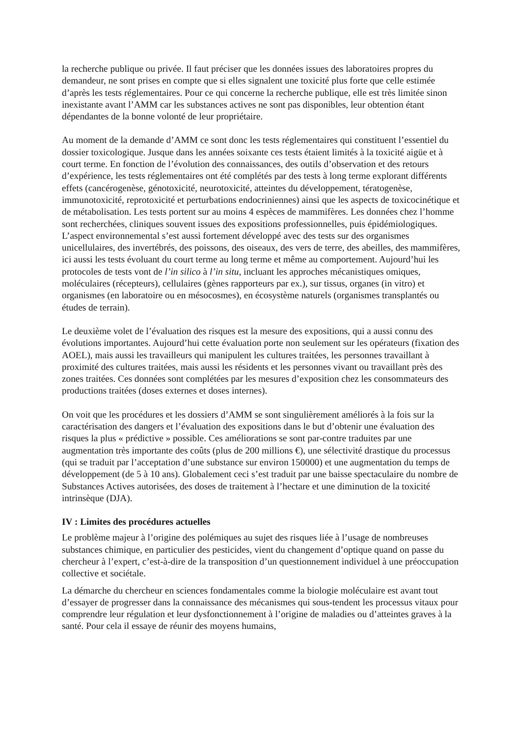la recherche publique ou privée. Il faut préciser que les données issues des laboratoires propres du demandeur, ne sont prises en compte que si elles signalent une toxicité plus forte que celle estimée d’après les tests réglementaires. Pour ce qui concerne la recherche publique, elle est très limitée sinon inexistante avant l’AMM car les substances actives ne sont pas disponibles, leur obtention étant dépendantes de la bonne volonté de leur propriétaire.
Au moment de la demande d’AMM ce sont donc les tests réglementaires qui constituent l’essentiel du dossier toxicologique. Jusque dans les années soixante ces tests étaient limités à la toxicité aigüe et à court terme. En fonction de l’évolution des connaissances, des outils d’observation et des retours d’expérience, les tests réglementaires ont été complétés par des tests à long terme explorant différents effets (cancérogenèse, génotoxicité, neurotoxicité, atteintes du développement, tératogenèse, immunotoxicité, reprotoxicité et perturbations endocriniennes) ainsi que les aspects de toxicocinétique et de métabolisation. Les tests portent sur au moins 4 espèces de mammifères. Les données chez l’homme sont recherchées, cliniques souvent issues des expositions professionnelles, puis épidémiologiques. L’aspect environnemental s’est aussi fortement développé avec des tests sur des organismes unicellulaires, des invertébrés, des poissons, des oiseaux, des vers de terre, des abeilles, des mammifères, ici aussi les tests évoluant du court terme au long terme et même au comportement. Aujourd’hui les protocoles de tests vont de l’in silico à l’in situ, incluant les approches mécanistiques omiques, moléculaires (récepteurs), cellulaires (gènes rapporteurs par ex.), sur tissus, organes (in vitro) et organismes (en laboratoire ou en mésocosmes), en écosystème naturels (organismes transplantés ou études de terrain).
Le deuxième volet de l’évaluation des risques est la mesure des expositions, qui a aussi connu des évolutions importantes. Aujourd’hui cette évaluation porte non seulement sur les opérateurs (fixation des AOEL), mais aussi les travailleurs qui manipulent les cultures traitées, les personnes travaillant à proximité des cultures traitées, mais aussi les résidents et les personnes vivant ou travaillant près des zones traitées. Ces données sont complétées par les mesures d’exposition chez les consommateurs des productions traitées (doses externes et doses internes).
On voit que les procédures et les dossiers d’AMM se sont singulièrement améliorés à la fois sur la caractérisation des dangers et l’évaluation des expositions dans le but d’obtenir une évaluation des risques la plus « prédictive » possible. Ces améliorations se sont par-contre traduites par une augmentation très importante des coûts (plus de 200 millions €), une sélectivité drastique du processus (qui se traduit par l’acceptation d’une substance sur environ 150000) et une augmentation du temps de développement (de 5 à 10 ans). Globalement ceci s’est traduit par une baisse spectaculaire du nombre de Substances Actives autorisées, des doses de traitement à l’hectare et une diminution de la toxicité intrinsèque (DJA).
IV : Limites des procédures actuelles
Le problème majeur à l’origine des polémiques au sujet des risques liée à l’usage de nombreuses substances chimique, en particulier des pesticides, vient du changement d’optique quand on passe du chercheur à l’expert, c’est-à-dire de la transposition d’un questionnement individuel à une préoccupation collective et sociétale.
La démarche du chercheur en sciences fondamentales comme la biologie moléculaire est avant tout d’essayer de progresser dans la connaissance des mécanismes qui sous-tendent les processus vitaux pour comprendre leur régulation et leur dysfonctionnement à l’origine de maladies ou d’atteintes graves à la santé. Pour cela il essaye de réunir des moyens humains,